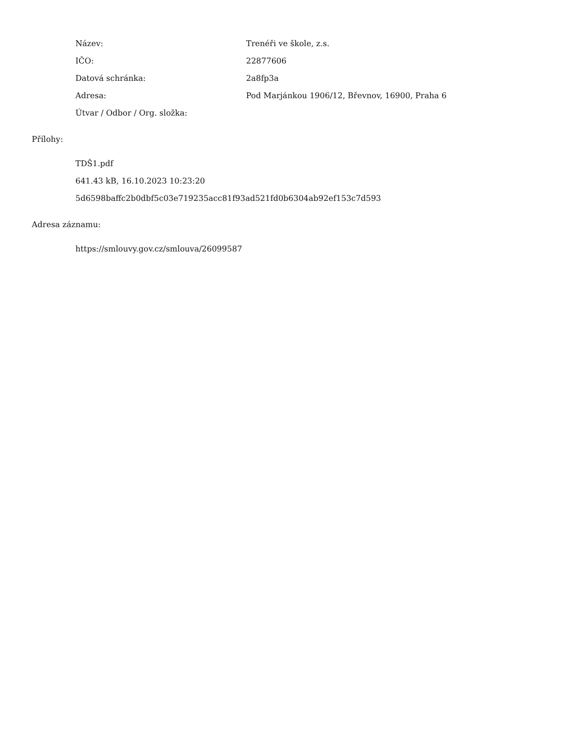Název: Trenéři ve škole, z.s.
IČO: 22877606
Datová schránka: 2a8fp3a
Adresa:
Pod Marjánkou 1906/12, Břevnov, 16900, Praha 6
Útvar / Odbor / Org. složka:
Přílohy:
TDŠ1.pdf
641.43 kB, 16.10.2023 10:23:20
5d6598baffc2b0dbf5c03e719235acc81f93ad521fd0b6304ab92ef153c7d593
Adresa záznamu:
https://smlouvy.gov.cz/smlouva/26099587